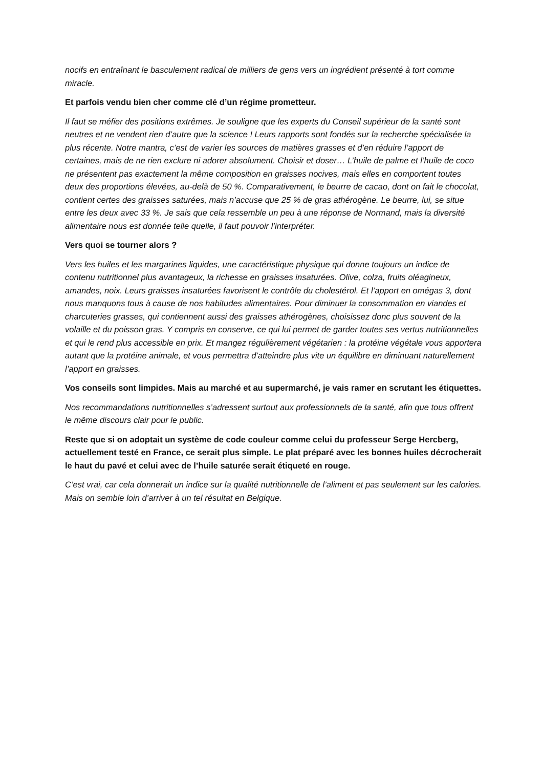nocifs en entraînant le basculement radical de milliers de gens vers un ingrédient présenté à tort comme miracle.
Et parfois vendu bien cher comme clé d’un régime prometteur.
Il faut se méfier des positions extrêmes. Je souligne que les experts du Conseil supérieur de la santé sont neutres et ne vendent rien d’autre que la science ! Leurs rapports sont fondés sur la recherche spécialisée la plus récente. Notre mantra, c’est de varier les sources de matières grasses et d’en réduire l’apport de certaines, mais de ne rien exclure ni adorer absolument. Choisir et doser… L’huile de palme et l’huile de coco ne présentent pas exactement la même composition en graisses nocives, mais elles en comportent toutes deux des proportions élevées, au-delà de 50 %. Comparativement, le beurre de cacao, dont on fait le chocolat, contient certes des graisses saturées, mais n’accuse que 25 % de gras athérogène. Le beurre, lui, se situe entre les deux avec 33 %. Je sais que cela ressemble un peu à une réponse de Normand, mais la diversité alimentaire nous est donnée telle quelle, il faut pouvoir l’interpréter.
Vers quoi se tourner alors ?
Vers les huiles et les margarines liquides, une caractéristique physique qui donne toujours un indice de contenu nutritionnel plus avantageux, la richesse en graisses insaturées. Olive, colza, fruits oléagineux, amandes, noix. Leurs graisses insaturées favorisent le contrôle du cholestérol. Et l’apport en omégas 3, dont nous manquons tous à cause de nos habitudes alimentaires. Pour diminuer la consommation en viandes et charcuteries grasses, qui contiennent aussi des graisses athérogènes, choisissez donc plus souvent de la volaille et du poisson gras. Y compris en conserve, ce qui lui permet de garder toutes ses vertus nutritionnelles et qui le rend plus accessible en prix. Et mangez régulièrement végétarien : la protéine végétale vous apportera autant que la protéine animale, et vous permettra d’atteindre plus vite un équilibre en diminuant naturellement l’apport en graisses.
Vos conseils sont limpides. Mais au marché et au supermarché, je vais ramer en scrutant les étiquettes.
Nos recommandations nutritionnelles s’adressent surtout aux professionnels de la santé, afin que tous offrent le même discours clair pour le public.
Reste que si on adoptait un système de code couleur comme celui du professeur Serge Hercberg, actuellement testé en France, ce serait plus simple. Le plat préparé avec les bonnes huiles décrocherait le haut du pavé et celui avec de l’huile saturée serait étiqueté en rouge.
C’est vrai, car cela donnerait un indice sur la qualité nutritionnelle de l’aliment et pas seulement sur les calories. Mais on semble loin d’arriver à un tel résultat en Belgique.